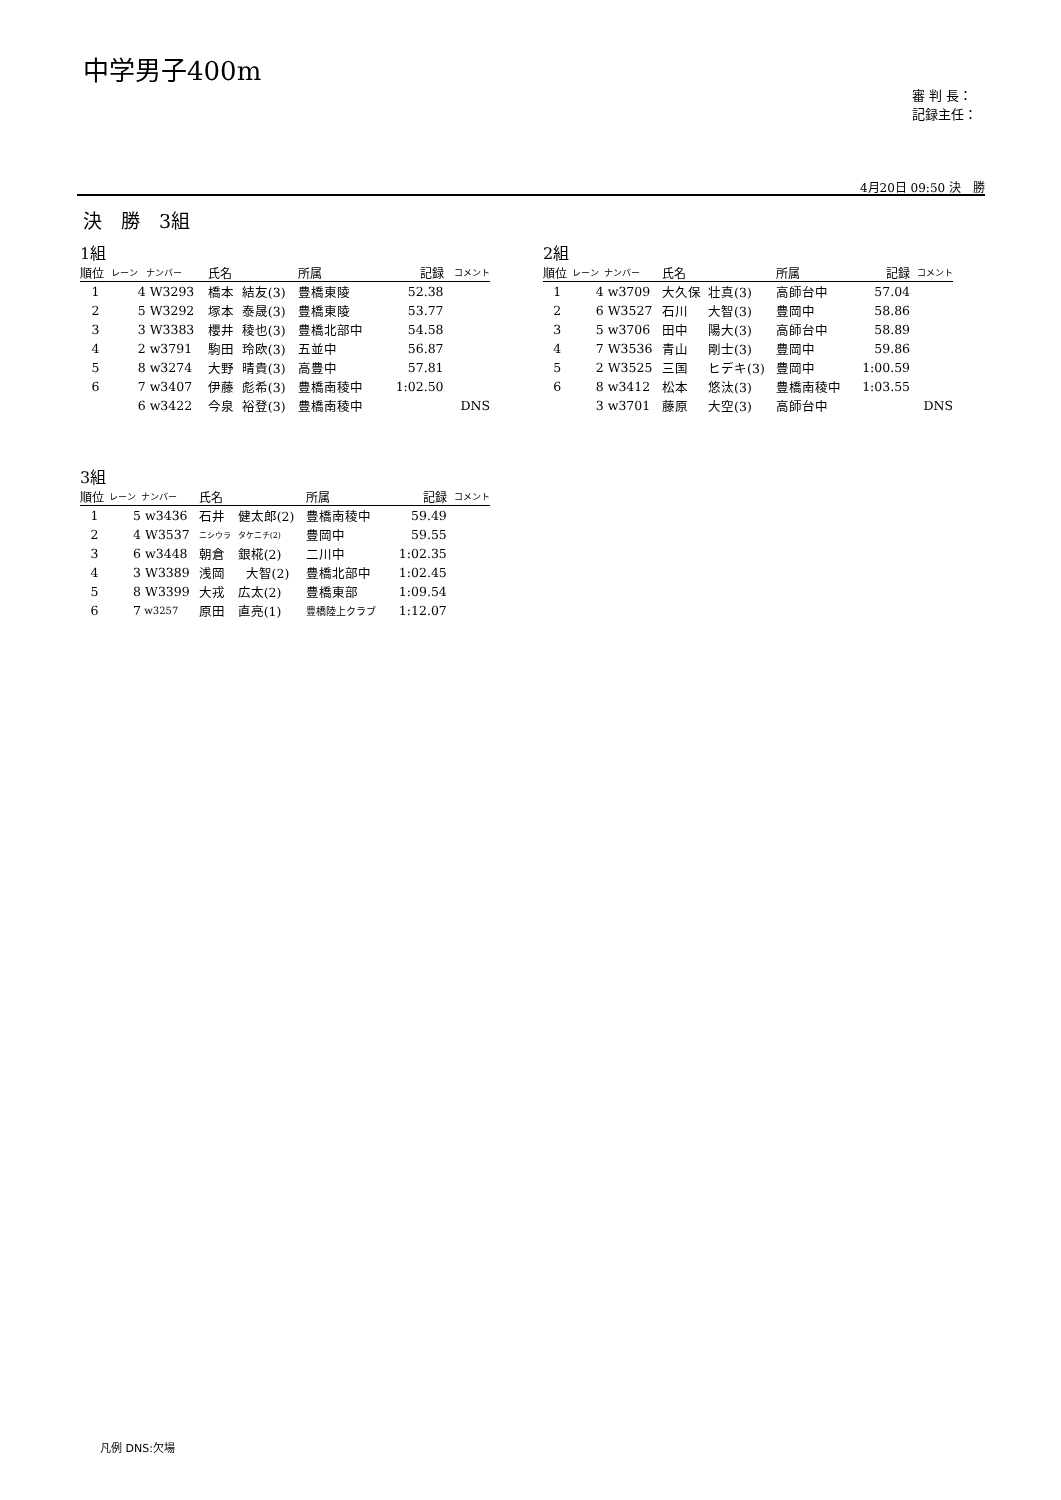中学男子400m
審 判 長：
記録主任：
4月20日 09:50 決　勝
決　勝　3組
1組
| 順位 | レーン | ナンバー | 氏名 | | 所属 | 記録 | コメント |
| --- | --- | --- | --- | --- | --- | --- | --- |
| 1 | 4 | W3293 | 橋本 | 結友(3) | 豊橋東陵 | 52.38 | |
| 2 | 5 | W3292 | 塚本 | 泰晟(3) | 豊橋東陵 | 53.77 | |
| 3 | 3 | W3383 | 櫻井 | 稜也(3) | 豊橋北部中 | 54.58 | |
| 4 | 2 | w3791 | 駒田 | 玲欧(3) | 五並中 | 56.87 | |
| 5 | 8 | w3274 | 大野 | 晴貴(3) | 高豊中 | 57.81 | |
| 6 | 7 | w3407 | 伊藤 | 彪希(3) | 豊橋南稜中 | 1:02.50 | |
| | 6 | w3422 | 今泉 | 裕登(3) | 豊橋南稜中 | | DNS |
2組
| 順位 | レーン | ナンバー | 氏名 | | 所属 | 記録 | コメント |
| --- | --- | --- | --- | --- | --- | --- | --- |
| 1 | 4 | w3709 | 大久保 | 壮真(3) | 高師台中 | 57.04 | |
| 2 | 6 | W3527 | 石川 | 大智(3) | 豊岡中 | 58.86 | |
| 3 | 5 | w3706 | 田中 | 陽大(3) | 高師台中 | 58.89 | |
| 4 | 7 | W3536 | 青山 | 剛士(3) | 豊岡中 | 59.86 | |
| 5 | 2 | W3525 | 三国 | ヒデキ(3) | 豊岡中 | 1:00.59 | |
| 6 | 8 | w3412 | 松本 | 悠汰(3) | 豊橋南稜中 | 1:03.55 | |
| | 3 | w3701 | 藤原 | 大空(3) | 高師台中 | | DNS |
3組
| 順位 | レーン | ナンバー | 氏名 | | 所属 | 記録 | コメント |
| --- | --- | --- | --- | --- | --- | --- | --- |
| 1 | 5 | w3436 | 石井 | 健太郎(2) | 豊橋南稜中 | 59.49 | |
| 2 | 4 | W3537 | ニシウラ | タケニチ(2) | 豊岡中 | 59.55 | |
| 3 | 6 | w3448 | 朝倉 | 銀椛(2) | 二川中 | 1:02.35 | |
| 4 | 3 | W3389 | 浅岡 | 大智(2) | 豊橋北部中 | 1:02.45 | |
| 5 | 8 | W3399 | 大戎 | 広太(2) | 豊橋東部 | 1:09.54 | |
| 6 | 7 | w3257 | 原田 | 直亮(1) | 豊橋陸上クラブ | 1:12.07 | |
凡例 DNS:欠場